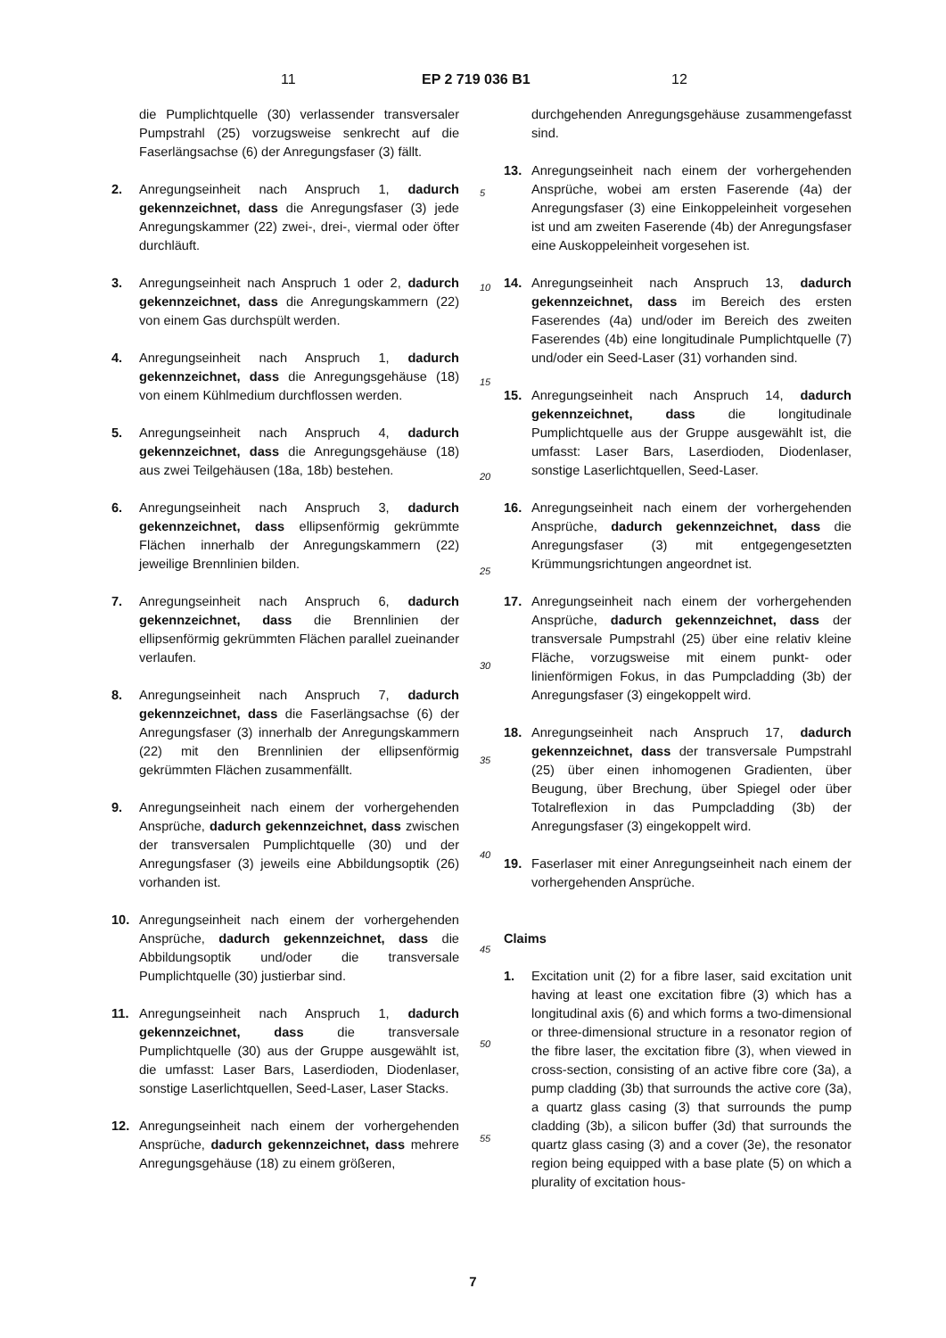11 EP 2 719 036 B1 12
die Pumplichtquelle (30) verlassender transversaler Pumpstrahl (25) vorzugsweise senkrecht auf die Faserlängsachse (6) der Anregungsfaser (3) fällt.
2. Anregungseinheit nach Anspruch 1, dadurch gekennzeichnet, dass die Anregungsfaser (3) jede Anregungskammer (22) zwei-, drei-, viermal oder öfter durchläuft.
3. Anregungseinheit nach Anspruch 1 oder 2, dadurch gekennzeichnet, dass die Anregungskammern (22) von einem Gas durchspült werden.
4. Anregungseinheit nach Anspruch 1, dadurch gekennzeichnet, dass die Anregungsgehäuse (18) von einem Kühlmedium durchflossen werden.
5. Anregungseinheit nach Anspruch 4, dadurch gekennzeichnet, dass die Anregungsgehäuse (18) aus zwei Teilgehäusen (18a, 18b) bestehen.
6. Anregungseinheit nach Anspruch 3, dadurch gekennzeichnet, dass ellipsenförmig gekrümmte Flächen innerhalb der Anregungskammern (22) jeweilige Brennlinien bilden.
7. Anregungseinheit nach Anspruch 6, dadurch gekennzeichnet, dass die Brennlinien der ellipsenförmig gekrümmten Flächen parallel zueinander verlaufen.
8. Anregungseinheit nach Anspruch 7, dadurch gekennzeichnet, dass die Faserlängsachse (6) der Anregungsfaser (3) innerhalb der Anregungskammern (22) mit den Brennlinien der ellipsenförmig gekrümmten Flächen zusammenfällt.
9. Anregungseinheit nach einem der vorhergehenden Ansprüche, dadurch gekennzeichnet, dass zwischen der transversalen Pumplichtquelle (30) und der Anregungsfaser (3) jeweils eine Abbildungsoptik (26) vorhanden ist.
10. Anregungseinheit nach einem der vorhergehenden Ansprüche, dadurch gekennzeichnet, dass die Abbildungsoptik und/oder die transversale Pumplichtquelle (30) justierbar sind.
11. Anregungseinheit nach Anspruch 1, dadurch gekennzeichnet, dass die transversale Pumplichtquelle (30) aus der Gruppe ausgewählt ist, die umfasst: Laser Bars, Laserdioden, Diodenlaser, sonstige Laserlichtquellen, Seed-Laser, Laser Stacks.
12. Anregungseinheit nach einem der vorhergehenden Ansprüche, dadurch gekennzeichnet, dass mehrere Anregungsgehäuse (18) zu einem größeren,
5
10
15
20
25
30
35
40
45
50
55
durchgehenden Anregungsgehäuse zusammengefasst sind.
13. Anregungseinheit nach einem der vorhergehenden Ansprüche, wobei am ersten Faserende (4a) der Anregungsfaser (3) eine Einkoppeleinheit vorgesehen ist und am zweiten Faserende (4b) der Anregungsfaser eine Auskoppeleinheit vorgesehen ist.
14. Anregungseinheit nach Anspruch 13, dadurch gekennzeichnet, dass im Bereich des ersten Faserendes (4a) und/oder im Bereich des zweiten Faserendes (4b) eine longitudinale Pumplichtquelle (7) und/oder ein Seed-Laser (31) vorhanden sind.
15. Anregungseinheit nach Anspruch 14, dadurch gekennzeichnet, dass die longitudinale Pumplichtquelle aus der Gruppe ausgewählt ist, die umfasst: Laser Bars, Laserdioden, Diodenlaser, sonstige Laserlichtquellen, Seed-Laser.
16. Anregungseinheit nach einem der vorhergehenden Ansprüche, dadurch gekennzeichnet, dass die Anregungsfaser (3) mit entgegengesetzten Krümmungsrichtungen angeordnet ist.
17. Anregungseinheit nach einem der vorhergehenden Ansprüche, dadurch gekennzeichnet, dass der transversale Pumpstrahl (25) über eine relativ kleine Fläche, vorzugsweise mit einem punkt- oder linienförmigen Fokus, in das Pumpcladding (3b) der Anregungsfaser (3) eingekoppelt wird.
18. Anregungseinheit nach Anspruch 17, dadurch gekennzeichnet, dass der transversale Pumpstrahl (25) über einen inhomogenen Gradienten, über Beugung, über Brechung, über Spiegel oder über Totalreflexion in das Pumpcladding (3b) der Anregungsfaser (3) eingekoppelt wird.
19. Faserlaser mit einer Anregungseinheit nach einem der vorhergehenden Ansprüche.
Claims
1. Excitation unit (2) for a fibre laser, said excitation unit having at least one excitation fibre (3) which has a longitudinal axis (6) and which forms a two-dimensional or three-dimensional structure in a resonator region of the fibre laser, the excitation fibre (3), when viewed in cross-section, consisting of an active fibre core (3a), a pump cladding (3b) that surrounds the active core (3a), a quartz glass casing (3) that surrounds the pump cladding (3b), a silicon buffer (3d) that surrounds the quartz glass casing (3) and a cover (3e), the resonator region being equipped with a base plate (5) on which a plurality of excitation hous-
7